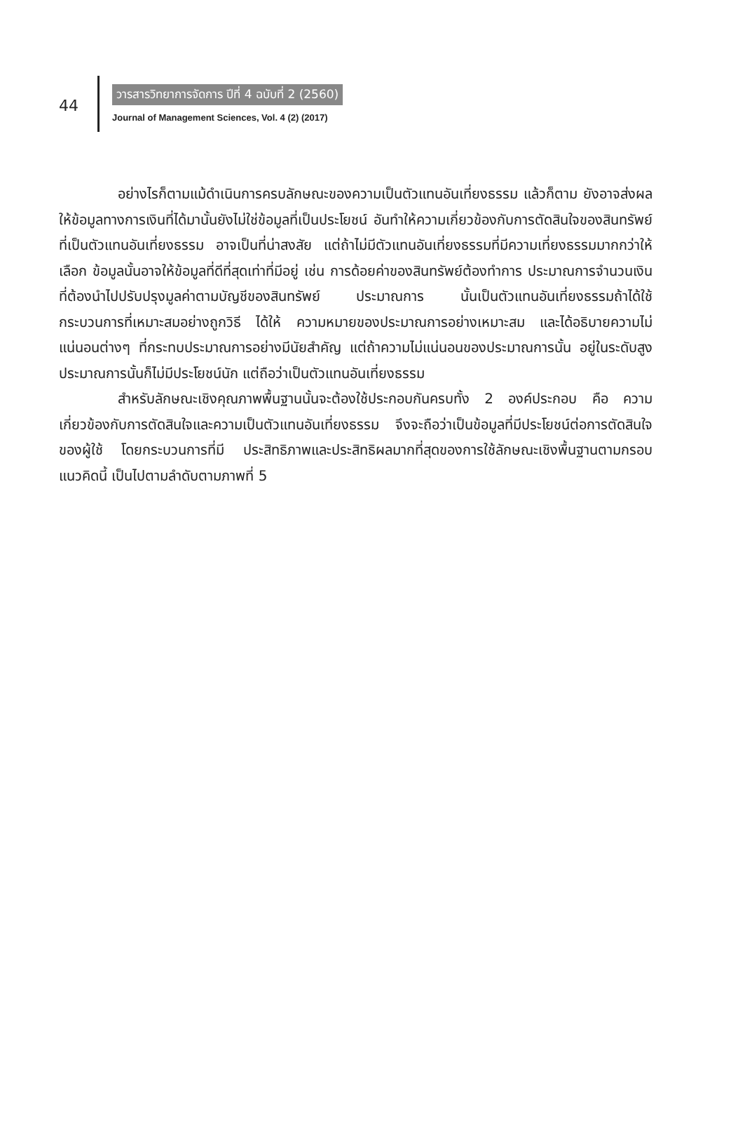44
วารสารวิทยาการจัดการ ปีที่ 4 ฉบับที่ 2 (2560)
Journal of Management Sciences, Vol. 4 (2) (2017)
อย่างไรก็ตามแม้ดำเนินการครบลักษณะของความเป็นตัวแทนอันเที่ยงธรรม แล้วก็ตาม ยังอาจส่งผลให้ข้อมูลทางการเงินที่ได้มานั้นยังไม่ใช่ข้อมูลที่เป็นประโยชน์ อันทำให้ความเกี่ยวข้องกับการตัดสินใจของสินทรัพย์ที่เป็นตัวแทนอันเที่ยงธรรม อาจเป็นที่น่าสงสัย แต่ถ้าไม่มีตัวแทนอันเที่ยงธรรมที่มีความเที่ยงธรรมมากกว่าให้เลือก ข้อมูลนั้นอาจให้ข้อมูลที่ดีที่สุดเท่าที่มีอยู่ เช่น การด้อยค่าของสินทรัพย์ต้องทำการ ประมาณการจำนวนเงินที่ต้องนำไปปรับปรุงมูลค่าตามบัญชีของสินทรัพย์ ประมาณการ นั้นเป็นตัวแทนอันเที่ยงธรรมถ้าได้ใช้กระบวนการที่เหมาะสมอย่างถูกวิธี ได้ให้ ความหมายของประมาณการอย่างเหมาะสม และได้อธิบายความไม่แน่นอนต่างๆ ที่กระทบประมาณการอย่างมีนัยสำคัญ แต่ถ้าความไม่แน่นอนของประมาณการนั้น อยู่ในระดับสูง ประมาณการนั้นก็ไม่มีประโยชน์นัก แต่ถือว่าเป็นตัวแทนอันเที่ยงธรรม
สำหรับลักษณะเชิงคุณภาพพื้นฐานนั้นจะต้องใช้ประกอบกันครบทั้ง 2 องค์ประกอบ คือ ความเกี่ยวข้องกับการตัดสินใจและความเป็นตัวแทนอันเที่ยงธรรม จึงจะถือว่าเป็นข้อมูลที่มีประโยชน์ต่อการตัดสินใจของผู้ใช้ โดยกระบวนการที่มี ประสิทธิภาพและประสิทธิผลมากที่สุดของการใช้ลักษณะเชิงพื้นฐานตามกรอบแนวคิดนี้ เป็นไปตามลำดับตามภาพที่ 5